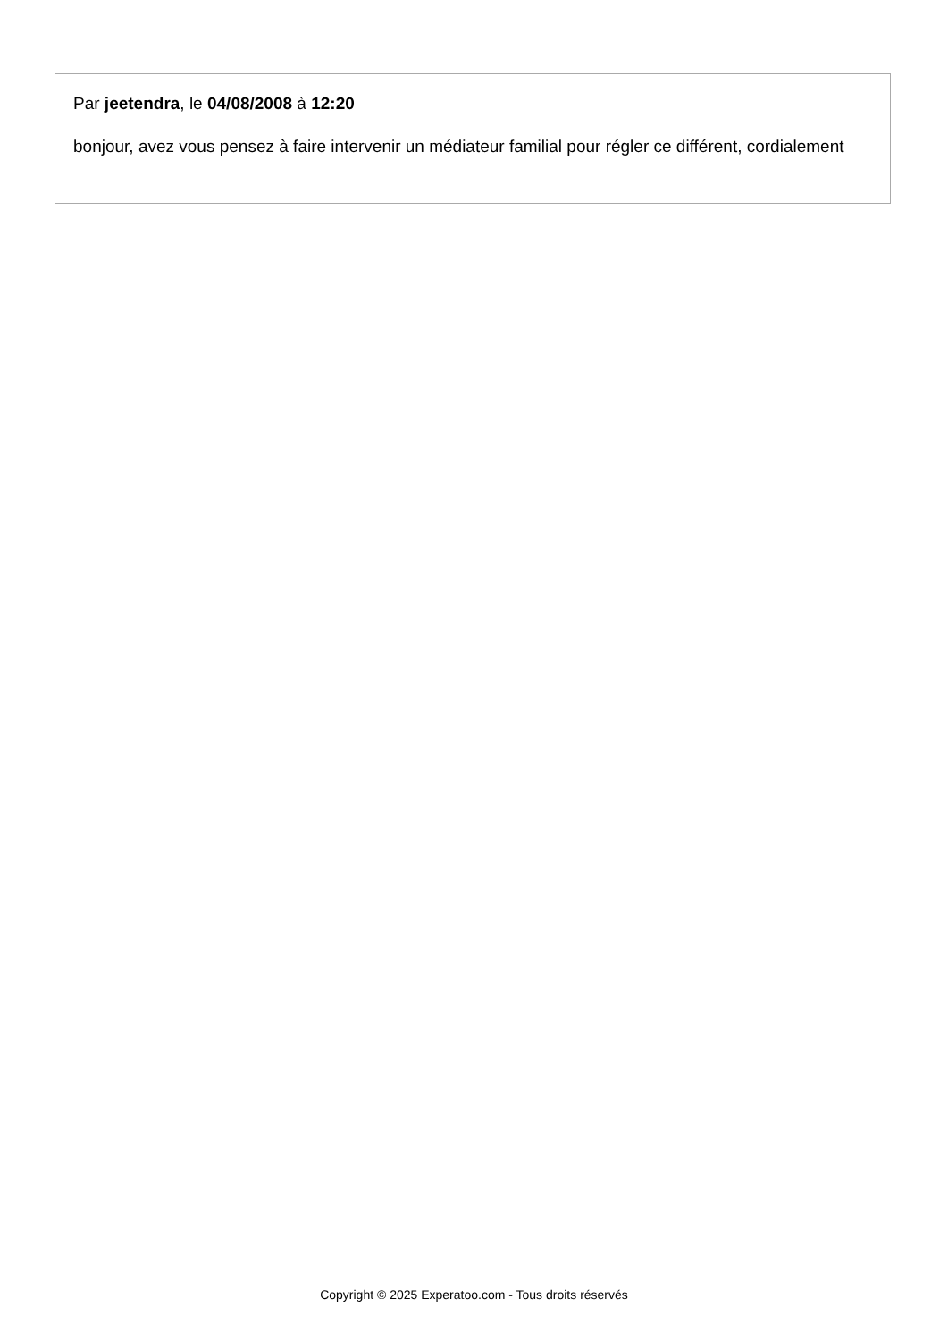Par jeetendra, le 04/08/2008 à 12:20
bonjour, avez vous pensez à faire intervenir un médiateur familial pour régler ce différent, cordialement
Copyright © 2025 Experatoo.com - Tous droits réservés